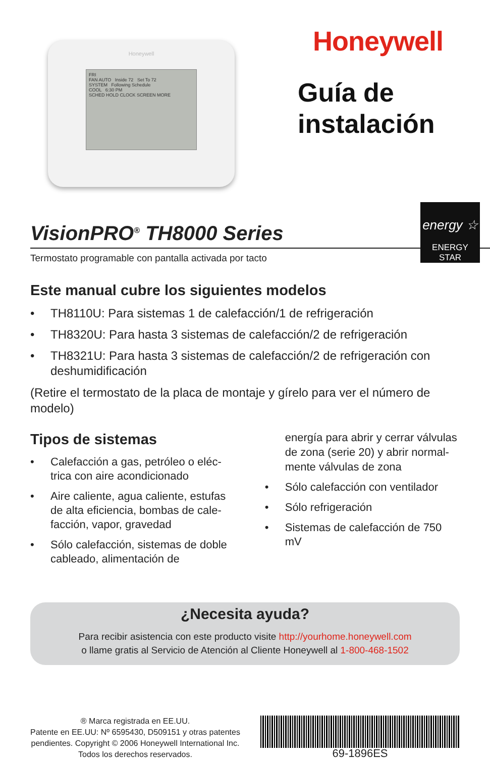Honeywell
FRI
FAN AUTO Inside 72 Set To 72
SYSTEM Following Schedule
COOL 6:30 PM
SCHED HOLD CLOCK SCREEN MORE
Honeywell
Guía de
instalación
VisionPRO<sup>®</sup> TH8000 Series
energy ☆
ENERGY STAR
Termostato programable con pantalla activada por tacto
Este manual cubre los siguientes modelos
• TH8110U: Para sistemas 1 de calefacción/1 de refrigeración
• TH8320U: Para hasta 3 sistemas de calefacción/2 de refrigeración
• TH8321U: Para hasta 3 sistemas de calefacción/2 de refrigeración con deshumidificación
(Retire el termostato de la placa de montaje y gírelo para ver el número de modelo)
Tipos de sistemas
• Calefacción a gas, petróleo o eléc-trica con aire acondicionado
• Aire caliente, agua caliente, estufas de alta eficiencia, bombas de cale-facción, vapor, gravedad
• Sólo calefacción, sistemas de doble cableado, alimentación de
energía para abrir y cerrar válvulas de zona (serie 20) y abrir normal-mente válvulas de zona
• Sólo calefacción con ventilador
• Sólo refrigeración
• Sistemas de calefacción de 750 mV
¿Necesita ayuda?
Para recibir asistencia con este producto visite http://yourhome.honeywell.com
o llame gratis al Servicio de Atención al Cliente Honeywell al 1-800-468-1502
® Marca registrada en EE.UU.
Patente en EE.UU: Nº 6595430, D509151 y otras patentes pendientes. Copyright © 2006 Honeywell International Inc.
Todos los derechos reservados.
69-1896ES